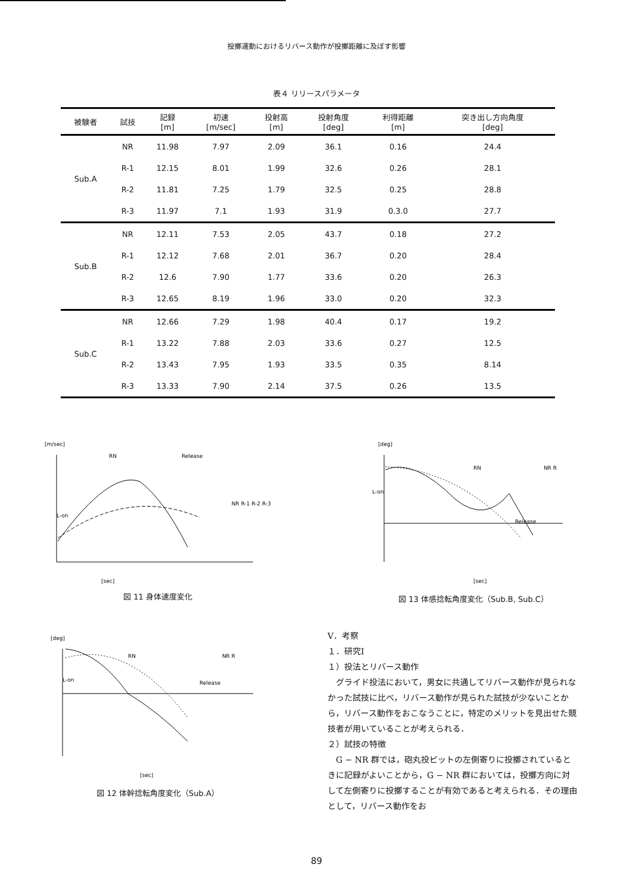投擲運動におけるリバース動作が投擲距離に及ぼす影響
表４ リリースパラメータ
| 被験者 | 試技 | 記録 [m] | 初速 [m/sec] | 投射高 [m] | 投射角度 [deg] | 利得距離 [m] | 突き出し方向角度 [deg] |
| --- | --- | --- | --- | --- | --- | --- | --- |
| Sub.A | NR | 11.98 | 7.97 | 2.09 | 36.1 | 0.16 | 24.4 |
| | R-1 | 12.15 | 8.01 | 1.99 | 32.6 | 0.26 | 28.1 |
| | R-2 | 11.81 | 7.25 | 1.79 | 32.5 | 0.25 | 28.8 |
| | R-3 | 11.97 | 7.1 | 1.93 | 31.9 | 0.3.0 | 27.7 |
| Sub.B | NR | 12.11 | 7.53 | 2.05 | 43.7 | 0.18 | 27.2 |
| | R-1 | 12.12 | 7.68 | 2.01 | 36.7 | 0.20 | 28.4 |
| | R-2 | 12.6 | 7.90 | 1.77 | 33.6 | 0.20 | 26.3 |
| | R-3 | 12.65 | 8.19 | 1.96 | 33.0 | 0.20 | 32.3 |
| Sub.C | NR | 12.66 | 7.29 | 1.98 | 40.4 | 0.17 | 19.2 |
| | R-1 | 13.22 | 7.88 | 2.03 | 33.6 | 0.27 | 12.5 |
| | R-2 | 13.43 | 7.95 | 1.93 | 33.5 | 0.35 | 8.14 |
| | R-3 | 13.33 | 7.90 | 2.14 | 37.5 | 0.26 | 13.5 |
[m/sec]
RN
Release
[sec]
NR R-1 R-2 R-3
L-on
図 11 身体速度変化
[deg]
RN
NR R
Release
L-on
[sec]
図 13 体感捻転角度変化（Sub.B, Sub.C）
[deg]
RN
NR R
L-on
Release
[sec]
図 12 体幹捻転角度変化（Sub.A）
Ⅴ．考察
１．研究Ⅰ
１）投法とリバース動作
　グライド投法において，男女に共通してリバース動作が見られなかった試技に比べ，リバース動作が見られた試技が少ないことから，リバース動作をおこなうことに，特定のメリットを見出せた競技者が用いていることが考えられる．
２）試技の特徴
　G − NR 群では，砲丸投ピットの左側寄りに投擲されているときに記録がよいことから，G − NR 群においては，投擲方向に対して左側寄りに投擲することが有効であると考えられる．その理由として，リバース動作をお
89